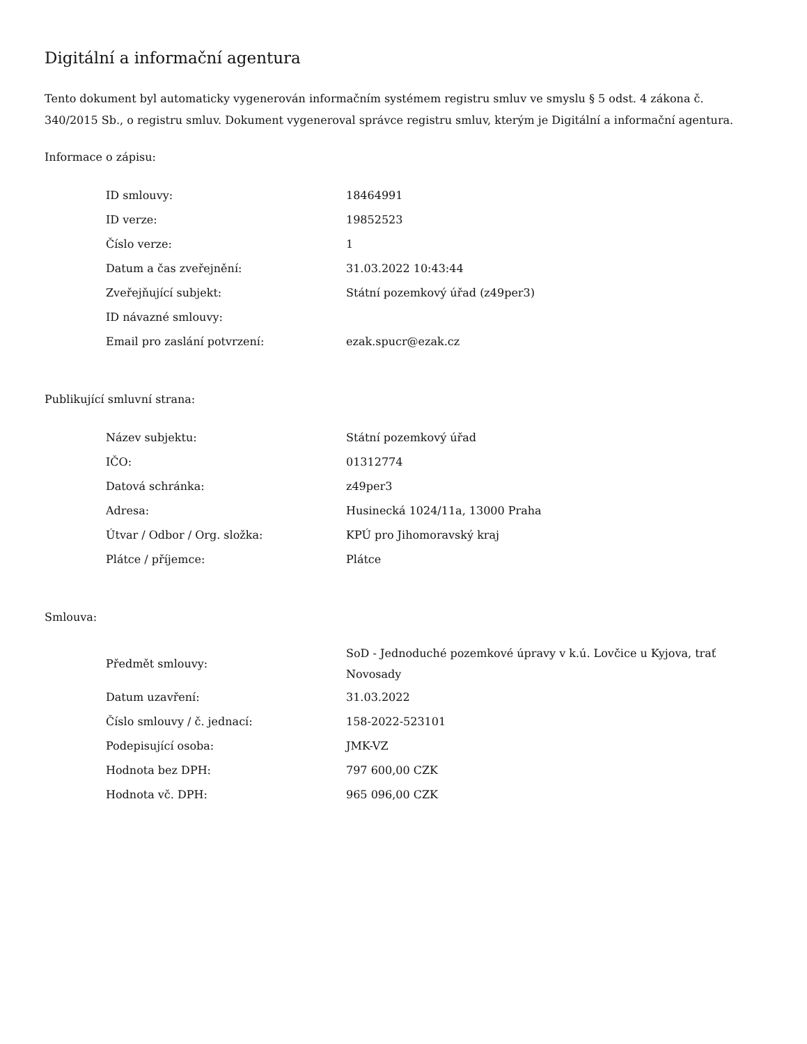Digitální a informační agentura
Tento dokument byl automaticky vygenerován informačním systémem registru smluv ve smyslu § 5 odst. 4 zákona č. 340/2015 Sb., o registru smluv. Dokument vygeneroval správce registru smluv, kterým je Digitální a informační agentura.
Informace o zápisu:
| ID smlouvy: | 18464991 |
| ID verze: | 19852523 |
| Číslo verze: | 1 |
| Datum a čas zveřejnění: | 31.03.2022 10:43:44 |
| Zveřejňující subjekt: | Státní pozemkový úřad (z49per3) |
| ID návazné smlouvy: | |
| Email pro zaslání potvrzení: | ezak.spucr@ezak.cz |
Publikující smluvní strana:
| Název subjektu: | Státní pozemkový úřad |
| IČO: | 01312774 |
| Datová schránka: | z49per3 |
| Adresa: | Husinecká 1024/11a, 13000 Praha |
| Útvar / Odbor / Org. složka: | KPÚ pro Jihomoravský kraj |
| Plátce / příjemce: | Plátce |
Smlouva:
| Předmět smlouvy: | SoD - Jednoduché pozemkové úpravy v k.ú. Lovčice u Kyjova, trať Novosady |
| Datum uzavření: | 31.03.2022 |
| Číslo smlouvy / č. jednací: | 158-2022-523101 |
| Podepisující osoba: | JMK-VZ |
| Hodnota bez DPH: | 797 600,00 CZK |
| Hodnota vč. DPH: | 965 096,00 CZK |